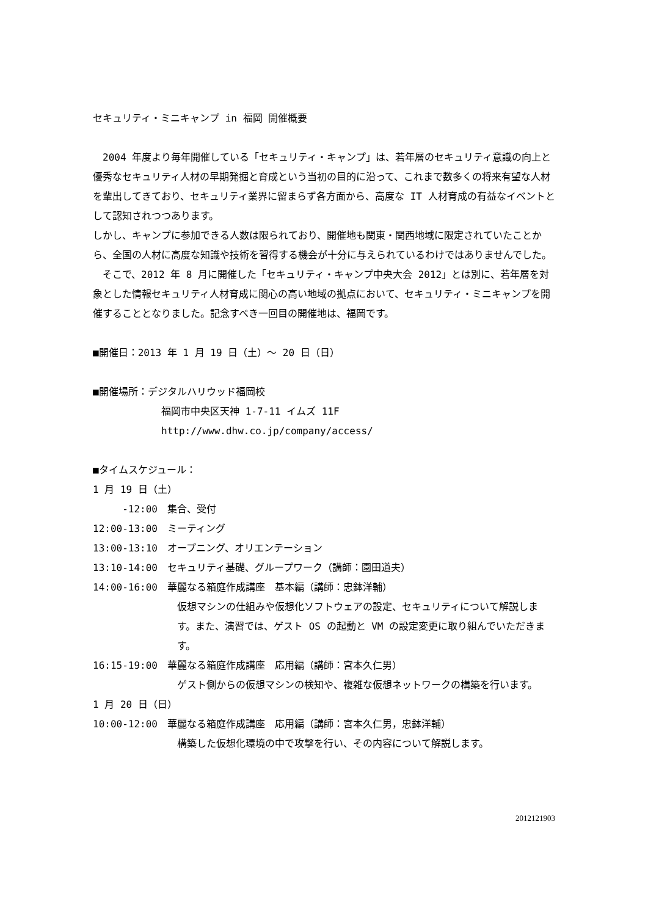セキュリティ・ミニキャンプ in 福岡 開催概要
　2004 年度より毎年開催している「セキュリティ・キャンプ」は、若年層のセキュリティ意識の向上と優秀なセキュリティ人材の早期発掘と育成という当初の目的に沿って、これまで数多くの将来有望な人材を輩出してきており、セキュリティ業界に留まらず各方面から、高度な IT 人材育成の有益なイベントとして認知されつつあります。
しかし、キャンプに参加できる人数は限られており、開催地も関東・関西地域に限定されていたことから、全国の人材に高度な知識や技術を習得する機会が十分に与えられているわけではありませんでした。
　そこで、2012 年 8 月に開催した「セキュリティ・キャンプ中央大会 2012」とは別に、若年層を対象とした情報セキュリティ人材育成に関心の高い地域の拠点において、セキュリティ・ミニキャンプを開催することとなりました。記念すべき一回目の開催地は、福岡です。
■開催日：2013 年 1 月 19 日（土）～ 20 日（日）
■開催場所：デジタルハリウッド福岡校
福岡市中央区天神 1-7-11 イムズ 11F
http://www.dhw.co.jp/company/access/
■タイムスケジュール：
1 月 19 日（土）
-12:00 集合、受付
12:00-13:00 ミーティング
13:00-13:10 オープニング、オリエンテーション
13:10-14:00 セキュリティ基礎、グループワーク（講師：園田道夫）
14:00-16:00 華麗なる箱庭作成講座　基本編（講師：忠鉢洋輔）
仮想マシンの仕組みや仮想化ソフトウェアの設定、セキュリティについて解説します。また、演習では、ゲスト OS の起動と VM の設定変更に取り組んでいただきます。
16:15-19:00 華麗なる箱庭作成講座　応用編（講師：宮本久仁男）
ゲスト側からの仮想マシンの検知や、複雑な仮想ネットワークの構築を行います。
1 月 20 日（日）
10:00-12:00 華麗なる箱庭作成講座　応用編（講師：宮本久仁男，忠鉢洋輔）
構築した仮想化環境の中で攻撃を行い、その内容について解説します。
2012121903